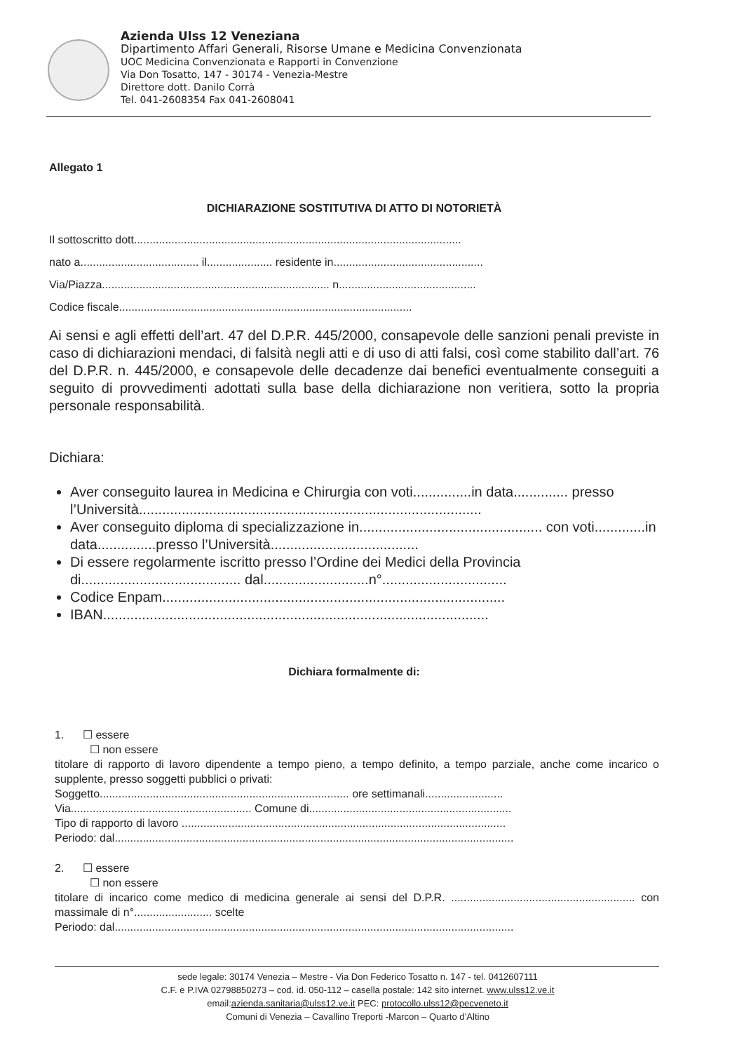Azienda Ulss 12 Veneziana
Dipartimento Affari Generali, Risorse Umane e Medicina Convenzionata
UOC Medicina Convenzionata e Rapporti in Convenzione
Via Don Tosatto, 147 - 30174 - Venezia-Mestre
Direttore dott. Danilo Corrà
Tel. 041-2608354 Fax 041-2608041
Allegato 1
DICHIARAZIONE SOSTITUTIVA DI ATTO DI NOTORIETÀ
Il sottoscritto dott.........................................................................................................
nato a...................................... il..................... residente in................................................
Via/Piazza......................................................................... n............................................
Codice fiscale..............................................................................................
Ai sensi e agli effetti dell’art. 47 del D.P.R. 445/2000, consapevole delle sanzioni penali previste in caso di dichiarazioni mendaci, di falsità negli atti e di uso di atti falsi, così come stabilito dall’art. 76 del D.P.R. n. 445/2000, e consapevole delle decadenze dai benefici eventualmente conseguiti a seguito di provvedimenti adottati sulla base della dichiarazione non veritiera, sotto la propria personale responsabilità.
Dichiara:
Aver conseguito laurea in Medicina e Chirurgia con voti...............in data.............. presso l’Università........................................................................................
Aver conseguito diploma di specializzazione in............................................... con voti.............in data...............presso l’Università......................................
Di essere regolarmente iscritto presso l’Ordine dei Medici della Provincia di......................................... dal...........................n°................................
Codice Enpam........................................................................................
IBAN...................................................................................................
Dichiara formalmente di:
1. ☐ essere
☐ non essere
titolare di rapporto di lavoro dipendente a tempo pieno, a tempo definito, a tempo parziale, anche come incarico o supplente, presso soggetti pubblici o privati:
Soggetto................................................................................ ore settimanali.........................
Via.......................................................... Comune di.................................................................
Tipo di rapporto di lavoro ........................................................................................................
Periodo: dal................................................................................................................................
2. ☐ essere
☐ non essere
titolare di incarico come medico di medicina generale ai sensi del D.P.R. ........................................................... con massimale di n°......................... scelte
Periodo: dal................................................................................................................................
sede legale: 30174 Venezia – Mestre - Via Don Federico Tosatto n. 147 - tel. 0412607111
C.F. e P.IVA 02798850273 – cod. id. 050-112 – casella postale: 142 sito internet. www.ulss12.ve.it
email:azienda.sanitaria@ulss12.ve.it PEC: protocollo.ulss12@pecveneto.it
Comuni di Venezia – Cavallino Treporti -Marcon – Quarto d’Altino